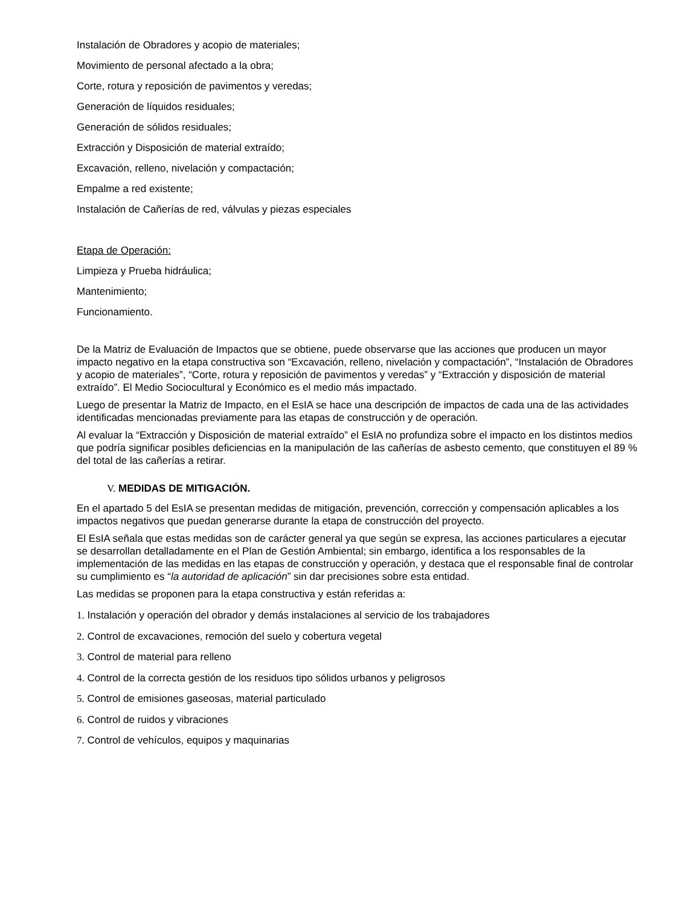Instalación de Obradores y acopio de materiales;
Movimiento de personal afectado a la obra;
Corte, rotura y reposición de pavimentos y veredas;
Generación de líquidos residuales;
Generación de sólidos residuales;
Extracción y Disposición de material extraído;
Excavación, relleno, nivelación y compactación;
Empalme a red existente;
Instalación de Cañerías de red, válvulas y piezas especiales
Etapa de Operación:
Limpieza y Prueba hidráulica;
Mantenimiento;
Funcionamiento.
De la Matriz de Evaluación de Impactos que se obtiene, puede observarse que las acciones que producen un mayor impacto negativo en la etapa constructiva son “Excavación, relleno, nivelación y compactación”, “Instalación de Obradores y acopio de materiales”, “Corte, rotura y reposición de pavimentos y veredas” y “Extracción y disposición de material extraído”. El Medio Sociocultural y Económico es el medio más impactado.
Luego de presentar la Matriz de Impacto, en el EsIA se hace una descripción de impactos de cada una de las actividades identificadas mencionadas previamente para las etapas de construcción y de operación.
Al evaluar la “Extracción y Disposición de material extraído” el EsIA no profundiza sobre el impacto en los distintos medios que podría significar posibles deficiencias en la manipulación de las cañerías de asbesto cemento, que constituyen el 89 % del total de las cañerías a retirar.
V. MEDIDAS DE MITIGACIÓN.
En el apartado 5 del EsIA se presentan medidas de mitigación, prevención, corrección y compensación aplicables a los impactos negativos que puedan generarse durante la etapa de construcción del proyecto.
El EsIA señala que estas medidas son de carácter general ya que según se expresa, las acciones particulares a ejecutar se desarrollan detalladamente en el Plan de Gestión Ambiental; sin embargo, identifica a los responsables de la implementación de las medidas en las etapas de construcción y operación, y destaca que el responsable final de controlar su cumplimiento es “la autoridad de aplicación” sin dar precisiones sobre esta entidad.
Las medidas se proponen para la etapa constructiva y están referidas a:
1. Instalación y operación del obrador y demás instalaciones al servicio de los trabajadores
2. Control de excavaciones, remoción del suelo y cobertura vegetal
3. Control de material para relleno
4. Control de la correcta gestión de los residuos tipo sólidos urbanos y peligrosos
5. Control de emisiones gaseosas, material particulado
6. Control de ruidos y vibraciones
7. Control de vehículos, equipos y maquinarias